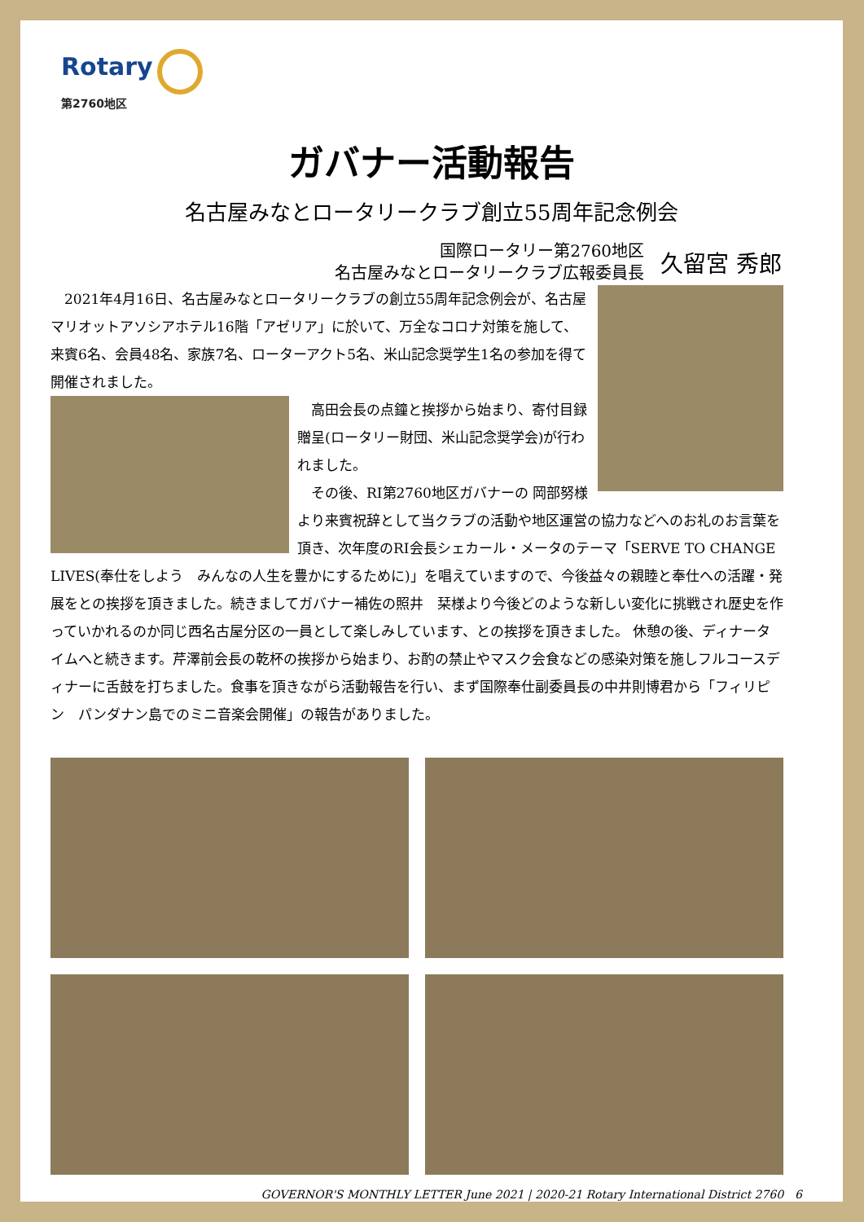Rotary
第2760地区
ガバナー活動報告
名古屋みなとロータリークラブ創立55周年記念例会
国際ロータリー第2760地区
名古屋みなとロータリークラブ広報委員長
久留宮 秀郎
　2021年4月16日、名古屋みなとロータリークラブの創立55周年記念例会が、名古屋マリオットアソシアホテル16階「アゼリア」に於いて、万全なコロナ対策を施して、来賓6名、会員48名、家族7名、ローターアクト5名、米山記念奨学生1名の参加を得て開催されました。
　高田会長の点鐘と挨拶から始まり、寄付目録贈呈(ロータリー財団、米山記念奨学会)が行われました。
　その後、RI第2760地区ガバナーの 岡部努様より来賓祝辞として当クラブの活動や地区運営の協力などへのお礼のお言葉を頂き、次年度のRI会長シェカール・メータのテーマ「SERVE TO CHANGE LIVES(奉仕をしよう　みんなの人生を豊かにするために)」を唱えていますので、今後益々の親睦と奉仕への活躍・発展をとの挨拶を頂きました。続きましてガバナー補佐の照井　栞様より今後どのような新しい変化に挑戦され歴史を作っていかれるのか同じ西名古屋分区の一員として楽しみしています、との挨拶を頂きました。 休憩の後、ディナータイムへと続きます。芹澤前会長の乾杯の挨拶から始まり、お酌の禁止やマスク会食などの感染対策を施しフルコースディナーに舌鼓を打ちました。食事を頂きながら活動報告を行い、まず国際奉仕副委員長の中井則博君から「フィリピン　パンダナン島でのミニ音楽会開催」の報告がありました。
GOVERNOR'S MONTHLY LETTER June 2021 | 2020-21 Rotary International District 2760　6